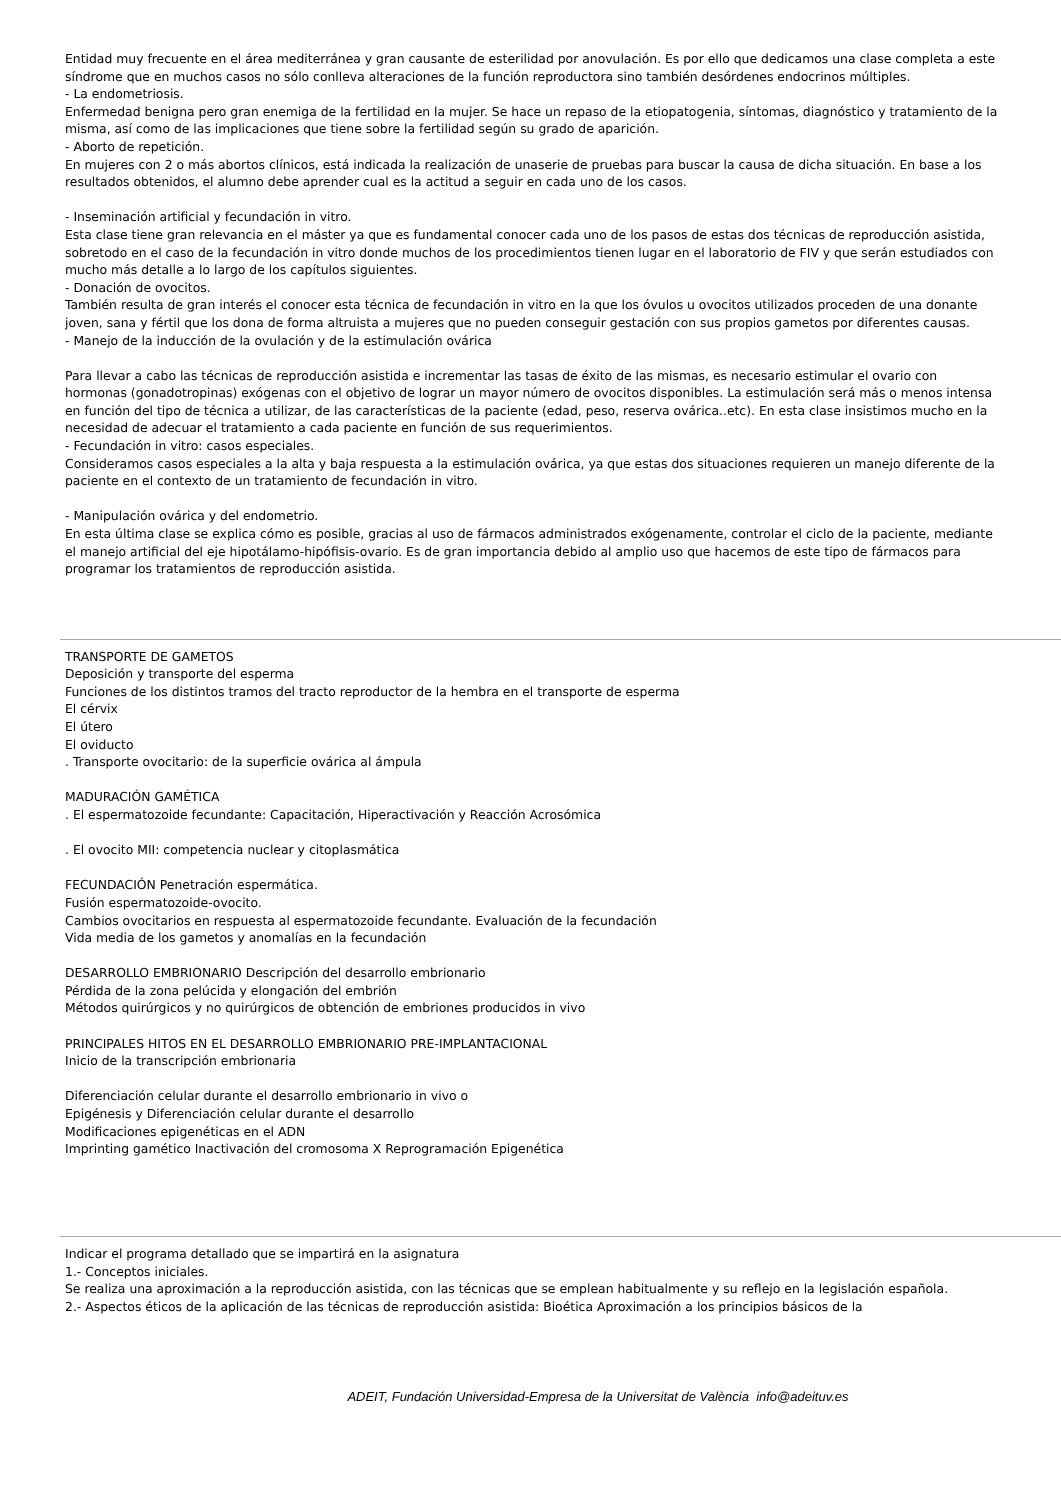Entidad muy frecuente en el área mediterránea y gran causante de esterilidad por anovulación. Es por ello que dedicamos una clase completa a este síndrome que en muchos casos no sólo conlleva alteraciones de la función reproductora sino también desórdenes endocrinos múltiples.
- La endometriosis.
Enfermedad benigna pero gran enemiga de la fertilidad en la mujer. Se hace un repaso de la etiopatogenia, síntomas, diagnóstico y tratamiento de la misma, así como de las implicaciones que tiene sobre la fertilidad según su grado de aparición.
- Aborto de repetición.
En mujeres con 2 o más abortos clínicos, está indicada la realización de unaserie de pruebas para buscar la causa de dicha situación. En base a los resultados obtenidos, el alumno debe aprender cual es la actitud a seguir en cada uno de los casos.
- Inseminación artificial y fecundación in vitro.
Esta clase tiene gran relevancia en el máster ya que es fundamental conocer cada uno de los pasos de estas dos técnicas de reproducción asistida, sobretodo en el caso de la fecundación in vitro donde muchos de los procedimientos tienen lugar en el laboratorio de FIV y que serán estudiados con mucho más detalle a lo largo de los capítulos siguientes.
- Donación de ovocitos.
También resulta de gran interés el conocer esta técnica de fecundación in vitro en la que los óvulos u ovocitos utilizados proceden de una donante joven, sana y fértil que los dona de forma altruista a mujeres que no pueden conseguir gestación con sus propios gametos por diferentes causas.
- Manejo de la inducción de la ovulación y de la estimulación ovárica
Para llevar a cabo las técnicas de reproducción asistida e incrementar las tasas de éxito de las mismas, es necesario estimular el ovario con hormonas (gonadotropinas) exógenas con el objetivo de lograr un mayor número de ovocitos disponibles. La estimulación será más o menos intensa en función del tipo de técnica a utilizar, de las características de la paciente (edad, peso, reserva ovárica..etc). En esta clase insistimos mucho en la necesidad de adecuar el tratamiento a cada paciente en función de sus requerimientos.
- Fecundación in vitro: casos especiales.
Consideramos casos especiales a la alta y baja respuesta a la estimulación ovárica, ya que estas dos situaciones requieren un manejo diferente de la paciente en el contexto de un tratamiento de fecundación in vitro.
- Manipulación ovárica y del endometrio.
En esta última clase se explica cómo es posible, gracias al uso de fármacos administrados exógenamente, controlar el ciclo de la paciente, mediante el manejo artificial del eje hipotálamo-hipófisis-ovario. Es de gran importancia debido al amplio uso que hacemos de este tipo de fármacos para programar los tratamientos de reproducción asistida.
TRANSPORTE DE GAMETOS
Deposición y transporte del esperma
Funciones de los distintos tramos del tracto reproductor de la hembra en el transporte de esperma
El cérvix
El útero
El oviducto
. Transporte ovocitario: de la superficie ovárica al ámpula
MADURACIÓN GAMÉTICA
. El espermatozoide fecundante: Capacitación, Hiperactivación y Reacción Acrosómica
. El ovocito MII: competencia nuclear y citoplasmática
FECUNDACIÓN Penetración espermática.
Fusión espermatozoide-ovocito.
Cambios ovocitarios en respuesta al espermatozoide fecundante. Evaluación de la fecundación
Vida media de los gametos y anomalías en la fecundación
DESARROLLO EMBRIONARIO Descripción del desarrollo embrionario
Pérdida de la zona pelúcida y elongación del embrión
Métodos quirúrgicos y no quirúrgicos de obtención de embriones producidos in vivo
PRINCIPALES HITOS EN EL DESARROLLO EMBRIONARIO PRE-IMPLANTACIONAL
Inicio de la transcripción embrionaria
Diferenciación celular durante el desarrollo embrionario in vivo o
Epigénesis y Diferenciación celular durante el desarrollo
Modificaciones epigenéticas en el ADN
Imprinting gamético Inactivación del cromosoma X Reprogramación Epigenética
Indicar el programa detallado que se impartirá en la asignatura
1.- Conceptos iniciales.
Se realiza una aproximación a la reproducción asistida, con las técnicas que se emplean habitualmente y su reflejo en la legislación española.
2.- Aspectos éticos de la aplicación de las técnicas de reproducción asistida: Bioética Aproximación a los principios básicos de la
ADEIT, Fundación Universidad-Empresa de la Universitat de València info@adeituv.es